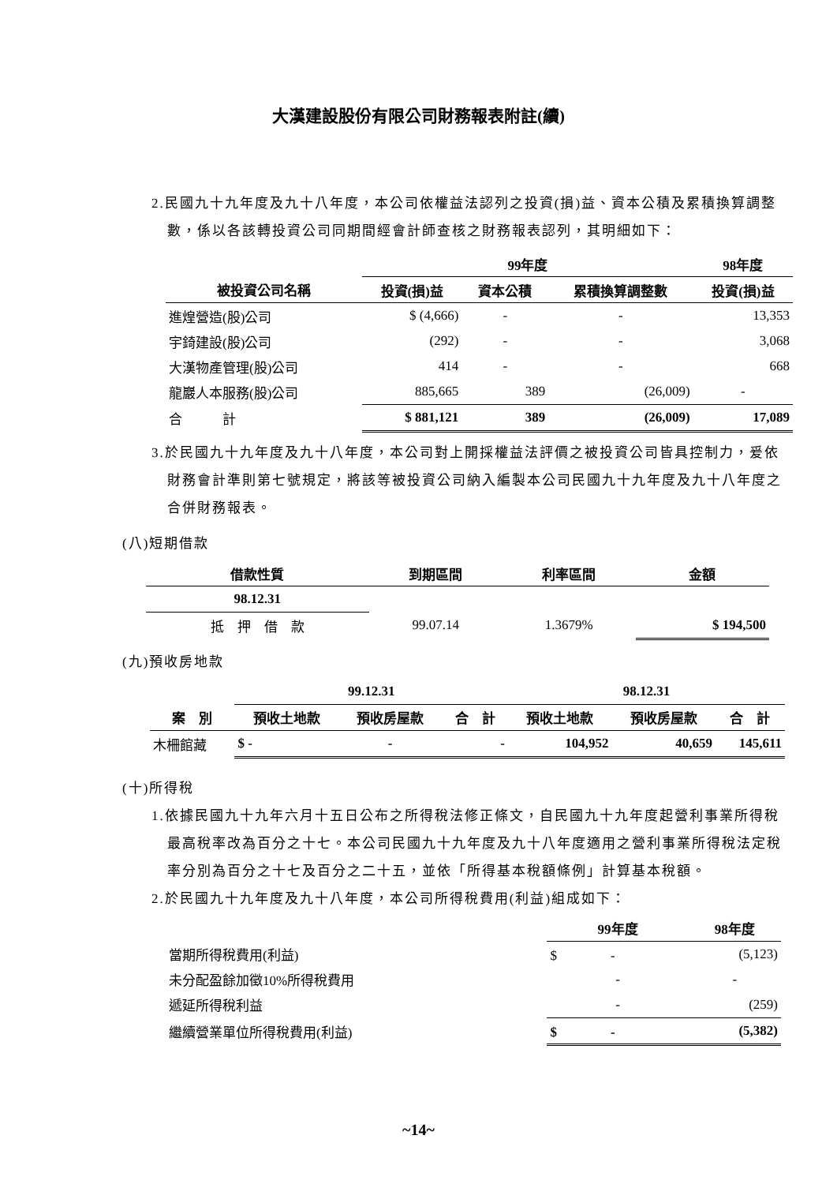大漢建設股份有限公司財務報表附註(續)
2.民國九十九年度及九十八年度，本公司依權益法認列之投資(損)益、資本公積及累積換算調整數，係以各該轉投資公司同期間經會計師查核之財務報表認列，其明細如下：
| | 99年度 | | | 98年度 |
| 被投資公司名稱 | 投資(損)益 | 資本公積 | 累積換算調整數 | 投資(損)益 |
| 進煌營造(股)公司 | $ (4,666) | - | - | 13,353 |
| 宇錡建設(股)公司 | (292) | - | - | 3,068 |
| 大漢物產管理(股)公司 | 414 | - | - | 668 |
| 龍巖人本服務(股)公司 | 885,665 | 389 | (26,009) | - |
| 合 計 | $ 881,121 | 389 | (26,009) | 17,089 |
3.於民國九十九年度及九十八年度，本公司對上開採權益法評價之被投資公司皆具控制力，爰依財務會計準則第七號規定，將該等被投資公司納入編製本公司民國九十九年度及九十八年度之合併財務報表。
(八)短期借款
| 借款性質 | 到期區間 | 利率區間 | 金額 |
| --- | --- | --- | --- |
| 98.12.31 | | | |
| 抵 押 借 款 | 99.07.14 | 1.3679% | $ 194,500 |
(九)預收房地款
| | 99.12.31 | | | 98.12.31 | | |
| 案 別 | 預收土地款 | 預收房屋款 | 合 計 | 預收土地款 | 預收房屋款 | 合 計 |
| 木柵館藏 | $ - | - | - | 104,952 | 40,659 | 145,611 |
(十)所得稅
1.依據民國九十九年六月十五日公布之所得稅法修正條文，自民國九十九年度起營利事業所得稅最高稅率改為百分之十七。本公司民國九十九年度及九十八年度適用之營利事業所得稅法定稅率分別為百分之十七及百分之二十五，並依「所得基本稅額條例」計算基本稅額。
2.於民國九十九年度及九十八年度，本公司所得稅費用(利益)組成如下：
| | 99年度 | 98年度 |
| 當期所得稅費用(利益) | $ - | (5,123) |
| 未分配盈餘加徵10%所得稅費用 | - | - |
| 遞延所得稅利益 | - | (259) |
| 繼續營業單位所得稅費用(利益) | $ - | (5,382) |
~14~